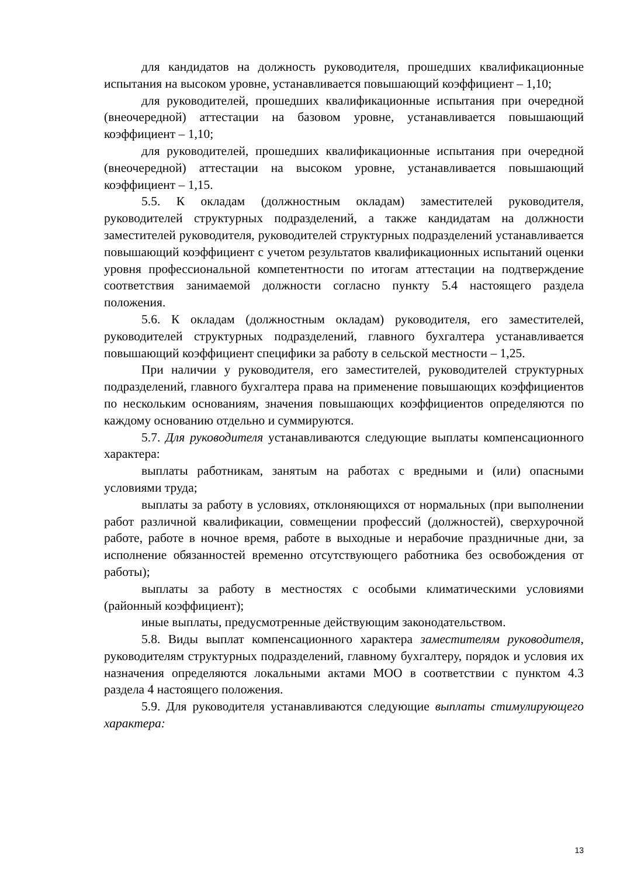для кандидатов на должность руководителя, прошедших квалификационные испытания на высоком уровне, устанавливается повышающий коэффициент – 1,10;
для руководителей, прошедших квалификационные испытания при очередной (внеочередной) аттестации на базовом уровне, устанавливается повышающий коэффициент – 1,10;
для руководителей, прошедших квалификационные испытания при очередной (внеочередной) аттестации на высоком уровне, устанавливается повышающий коэффициент – 1,15.
5.5. К окладам (должностным окладам) заместителей руководителя, руководителей структурных подразделений, а также кандидатам на должности заместителей руководителя, руководителей структурных подразделений устанавливается повышающий коэффициент с учетом результатов квалификационных испытаний оценки уровня профессиональной компетентности по итогам аттестации на подтверждение соответствия занимаемой должности согласно пункту 5.4 настоящего раздела положения.
5.6. К окладам (должностным окладам) руководителя, его заместителей, руководителей структурных подразделений, главного бухгалтера устанавливается повышающий коэффициент специфики за работу в сельской местности – 1,25.
При наличии у руководителя, его заместителей, руководителей структурных подразделений, главного бухгалтера права на применение повышающих коэффициентов по нескольким основаниям, значения повышающих коэффициентов определяются по каждому основанию отдельно и суммируются.
5.7. Для руководителя устанавливаются следующие выплаты компенсационного характера:
выплаты работникам, занятым на работах с вредными и (или) опасными условиями труда;
выплаты за работу в условиях, отклоняющихся от нормальных (при выполнении работ различной квалификации, совмещении профессий (должностей), сверхурочной работе, работе в ночное время, работе в выходные и нерабочие праздничные дни, за исполнение обязанностей временно отсутствующего работника без освобождения от работы);
выплаты за работу в местностях с особыми климатическими условиями (районный коэффициент);
иные выплаты, предусмотренные действующим законодательством.
5.8. Виды выплат компенсационного характера заместителям руководителя, руководителям структурных подразделений, главному бухгалтеру, порядок и условия их назначения определяются локальными актами МОО в соответствии с пунктом 4.3 раздела 4 настоящего положения.
5.9. Для руководителя устанавливаются следующие выплаты стимулирующего характера:
13